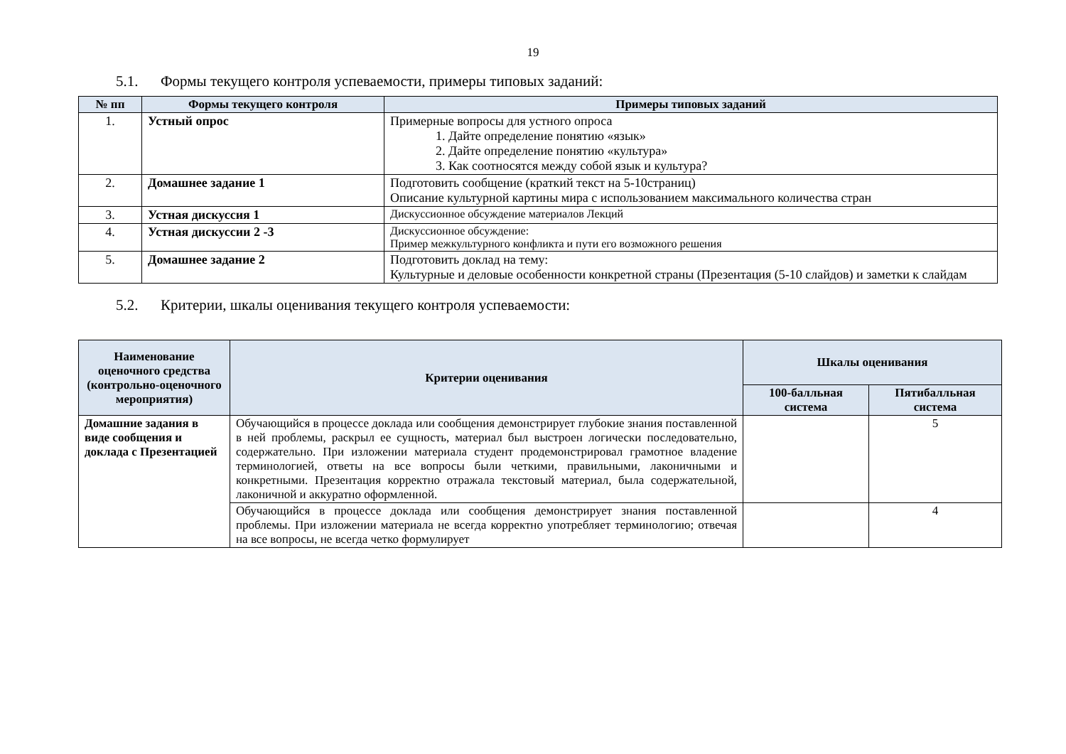19
5.1. Формы текущего контроля успеваемости, примеры типовых заданий:
| № пп | Формы текущего контроля | Примеры типовых заданий |
| --- | --- | --- |
| 1. | Устный опрос | Примерные вопросы для устного опроса 1. Дайте определение понятию «язык» 2. Дайте определение понятию «культура» 3. Как соотносятся между собой язык и культура? |
| 2. | Домашнее задание 1 | Подготовить сообщение (краткий текст на 5-10страниц) Описание культурной картины мира с использованием максимального количества стран |
| 3. | Устная дискуссия 1 | Дискуссионное обсуждение материалов Лекций |
| 4. | Устная дискуссии 2 -3 | Дискуссионное обсуждение: Пример межкультурного конфликта и пути его возможного решения |
| 5. | Домашнее задание 2 | Подготовить доклад на тему: Культурные и деловые особенности конкретной страны (Презентация (5-10 слайдов) и заметки к слайдам |
5.2. Критерии, шкалы оценивания текущего контроля успеваемости:
| Наименование оценочного средства (контрольно-оценочного мероприятия) | Критерии оценивания | Шкалы оценивания | |
| --- | --- | --- | --- |
| | | 100-балльная система | Пятибалльная система |
| Домашние задания в виде сообщения и доклада с Презентацией | Обучающийся в процессе доклада или сообщения демонстрирует глубокие знания поставленной в ней проблемы, раскрыл ее сущность, материал был выстроен логически последовательно, содержательно. При изложении материала студент продемонстрировал грамотное владение терминологией, ответы на все вопросы были четкими, правильными, лаконичными и конкретными. Презентация корректно отражала текстовый материал, была содержательной, лаконичной и аккуратно оформленной. | | 5 |
| | Обучающийся в процессе доклада или сообщения демонстрирует знания поставленной проблемы. При изложении материала не всегда корректно употребляет терминологию; отвечая на все вопросы, не всегда четко формулирует | | 4 |